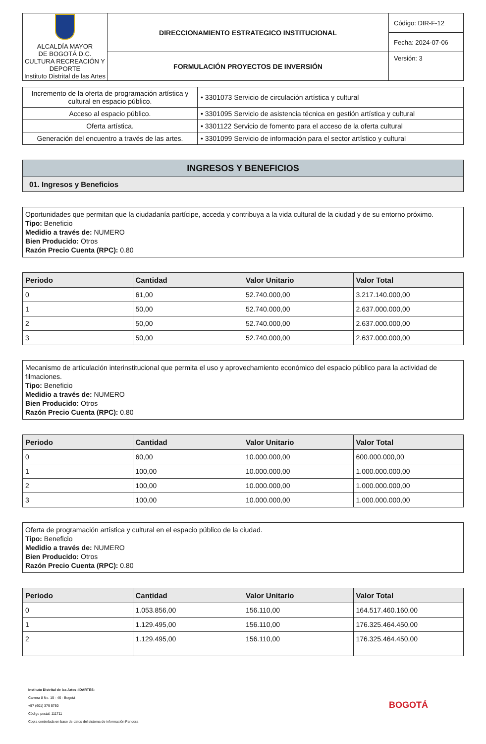| ALCALDÍA MAYOR DE BOGOTÁ D.C. CULTURA RECREACIÓN Y DEPORTE Instituto Distrital de las Artes | DIRECCIONAMIENTO ESTRATEGICO INSTITUCIONAL | Código: DIR-F-12 |
| | | Fecha: 2024-07-06 |
| | FORMULACIÓN PROYECTOS DE INVERSIÓN | Versión: 3 |
| Incremento de la oferta de programación artística y cultural en espacio público. | • 3301073 Servicio de circulación artística y cultural |
| Acceso al espacio público. | • 3301095 Servicio de asistencia técnica en gestión artística y cultural |
| Oferta artística. | • 3301122 Servicio de fomento para el acceso de la oferta cultural |
| Generación del encuentro a través de las artes. | • 3301099 Servicio de información para el sector artístico y cultural |
INGRESOS Y BENEFICIOS
01. Ingresos y Beneficios
Oportunidades que permitan que la ciudadanía partícipe, acceda y contribuya a la vida cultural de la ciudad y de su entorno próximo.
Tipo: Beneficio
Medidio a través de: NUMERO
Bien Producido: Otros
Razón Precio Cuenta (RPC): 0.80
| Periodo | Cantidad | Valor Unitario | Valor Total |
| --- | --- | --- | --- |
| 0 | 61,00 | 52.740.000,00 | 3.217.140.000,00 |
| 1 | 50,00 | 52.740.000,00 | 2.637.000.000,00 |
| 2 | 50,00 | 52.740.000,00 | 2.637.000.000,00 |
| 3 | 50,00 | 52.740.000,00 | 2.637.000.000,00 |
Mecanismo de articulación interinstitucional que permita el uso y aprovechamiento económico del espacio público para la actividad de filmaciones.
Tipo: Beneficio
Medidio a través de: NUMERO
Bien Producido: Otros
Razón Precio Cuenta (RPC): 0.80
| Periodo | Cantidad | Valor Unitario | Valor Total |
| --- | --- | --- | --- |
| 0 | 60,00 | 10.000.000,00 | 600.000.000,00 |
| 1 | 100,00 | 10.000.000,00 | 1.000.000.000,00 |
| 2 | 100,00 | 10.000.000,00 | 1.000.000.000,00 |
| 3 | 100,00 | 10.000.000,00 | 1.000.000.000,00 |
Oferta de programación artística y cultural en el espacio público de la ciudad.
Tipo: Beneficio
Medidio a través de: NUMERO
Bien Producido: Otros
Razón Precio Cuenta (RPC): 0.80
| Periodo | Cantidad | Valor Unitario | Valor Total |
| --- | --- | --- | --- |
| 0 | 1.053.856,00 | 156.110,00 | 164.517.460.160,00 |
| 1 | 1.129.495,00 | 156.110,00 | 176.325.464.450,00 |
| 2 | 1.129.495,00 | 156.110,00 | 176.325.464.450,00 |
Instituto Distrital de las Artes -IDARTES-
Carrera 8 No. 15 - 46 - Bogotá
+57 (601) 379 5750
Código postal: 111711
Copia controlada en base de datos del sistema de información Pandora
BOGOTÁ